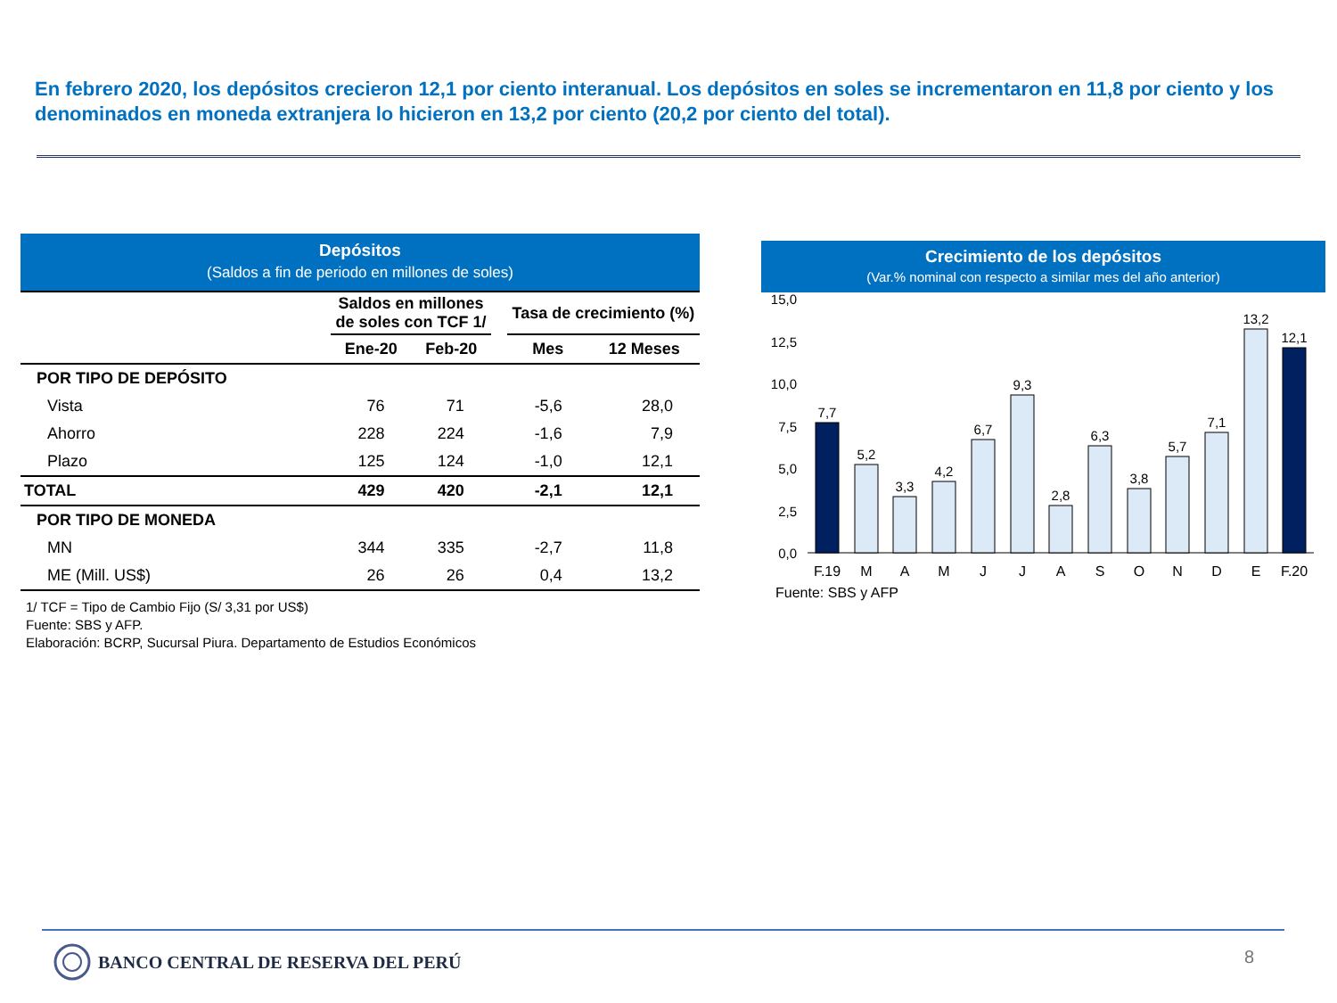En febrero 2020, los depósitos crecieron 12,1 por ciento interanual. Los depósitos en soles se incrementaron en 11,8 por ciento y los denominados en moneda extranjera lo hicieron en 13,2 por ciento (20,2 por ciento del total).
Depósitos
(Saldos a fin de periodo en millones de soles)
| | Saldos en millones de soles con TCF 1/ | | | Tasa de crecimiento (%) | |
| --- | --- | --- | --- | --- | --- |
| | Ene-20 | Feb-20 | | Mes | 12 Meses |
| POR TIPO DE DEPÓSITO | | | | | |
| Vista | 76 | 71 | | -5,6 | 28,0 |
| Ahorro | 228 | 224 | | -1,6 | 7,9 |
| Plazo | 125 | 124 | | -1,0 | 12,1 |
| TOTAL | 429 | 420 | | -2,1 | 12,1 |
| POR TIPO DE MONEDA | | | | | |
| MN | 344 | 335 | | -2,7 | 11,8 |
| ME (Mill. US$) | 26 | 26 | | 0,4 | 13,2 |
1/ TCF = Tipo de Cambio Fijo (S/ 3,31 por US$)
Fuente: SBS y AFP.
Elaboración: BCRP, Sucursal Piura. Departamento de Estudios Económicos
Crecimiento de los depósitos
(Var.% nominal con respecto a similar mes del año anterior)
0,0
2,5
5,0
7,5
10,0
12,5
15,0
7,7
5,2
3,3
4,2
6,7
9,3
2,8
6,3
3,8
5,7
7,1
13,2
12,1
F.19
M
A
M
J
J
A
S
O
N
D
E
F.20
Fuente: SBS y AFP
BANCO CENTRAL DE RESERVA DEL PERÚ
8